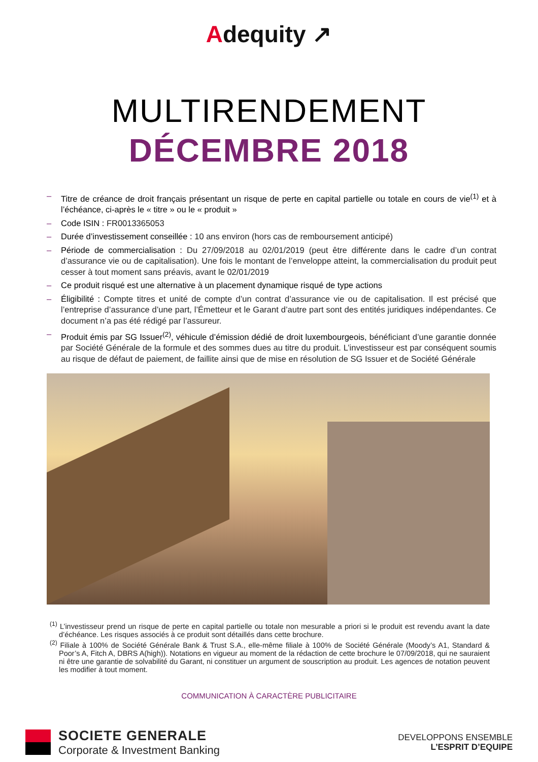Adequity ↗
MULTIRENDEMENT
DÉCEMBRE 2018
– Titre de créance de droit français présentant un risque de perte en capital partielle ou totale en cours de vie<sup>(1)</sup> et à l’échéance, ci-après le « titre » ou le « produit »
– Code ISIN : FR0013365053
– Durée d’investissement conseillée : 10 ans environ (hors cas de remboursement anticipé)
– Période de commercialisation : Du 27/09/2018 au 02/01/2019 (peut être différente dans le cadre d’un contrat d’assurance vie ou de capitalisation). Une fois le montant de l’enveloppe atteint, la commercialisation du produit peut cesser à tout moment sans préavis, avant le 02/01/2019
– Ce produit risqué est une alternative à un placement dynamique risqué de type actions
– Éligibilité : Compte titres et unité de compte d’un contrat d’assurance vie ou de capitalisation. Il est précisé que l’entreprise d’assurance d’une part, l’Émetteur et le Garant d’autre part sont des entités juridiques indépendantes. Ce document n’a pas été rédigé par l’assureur.
– Produit émis par SG Issuer<sup>(2)</sup>, véhicule d’émission dédié de droit luxembourgeois, bénéficiant d’une garantie donnée par Société Générale de la formule et des sommes dues au titre du produit. L’investisseur est par conséquent soumis au risque de défaut de paiement, de faillite ainsi que de mise en résolution de SG Issuer et de Société Générale
<sup>(1)</sup> L’investisseur prend un risque de perte en capital partielle ou totale non mesurable a priori si le produit est revendu avant la date d’échéance. Les risques associés à ce produit sont détaillés dans cette brochure.
<sup>(2)</sup> Filiale à 100% de Société Générale Bank & Trust S.A., elle-même filiale à 100% de Société Générale (Moody’s A1, Standard & Poor’s A, Fitch A, DBRS A(high)). Notations en vigueur au moment de la rédaction de cette brochure le 07/09/2018, qui ne sauraient ni être une garantie de solvabilité du Garant, ni constituer un argument de souscription au produit. Les agences de notation peuvent les modifier à tout moment.
COMMUNICATION À CARACTÈRE PUBLICITAIRE
SOCIETE GENERALE
Corporate & Investment Banking
DEVELOPPONS ENSEMBLE
L’ESPRIT D’EQUIPE